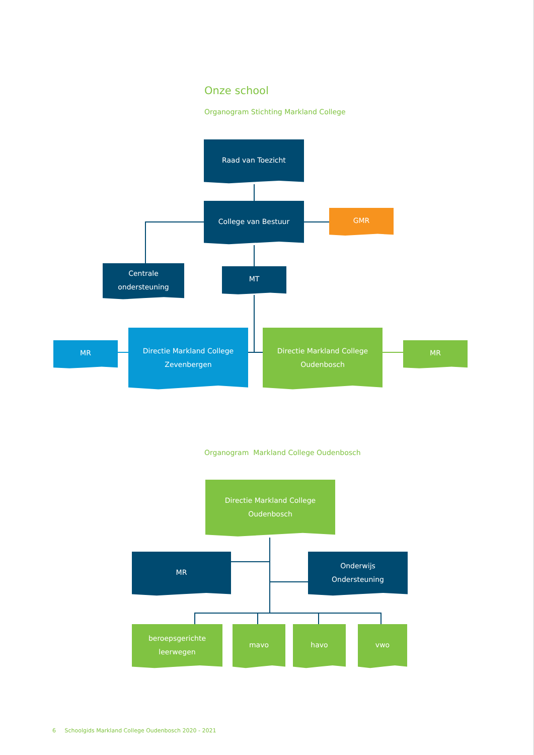Onze school
Organogram Stichting Markland College
Raad van Toezicht
College van Bestuur
GMR
Centrale
ondersteuning
MT
MR
Directie Markland College
Zevenbergen
Directie Markland College
Oudenbosch
MR
Organogram Markland College Oudenbosch
Directie Markland College
Oudenbosch
MR Onderwijs
Ondersteuning
beroepsgerichte
leerwegen
mavo havo vwo
6 Schoolgids Markland College Oudenbosch 2020 - 2021